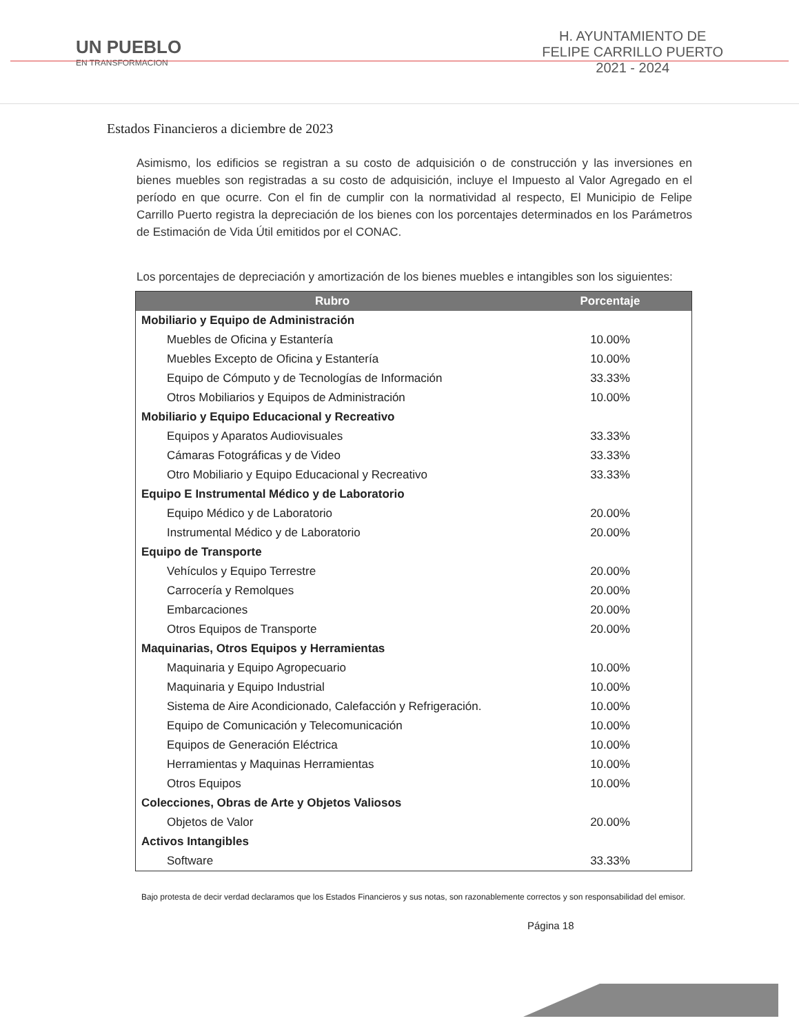UN PUEBLO
EN TRANSFORMACION
H. AYUNTAMIENTO DE
FELIPE CARRILLO PUERTO
2021 - 2024
Estados Financieros a diciembre de 2023
Asimismo, los edificios se registran a su costo de adquisición o de construcción y las inversiones en bienes muebles son registradas a su costo de adquisición, incluye el Impuesto al Valor Agregado en el período en que ocurre. Con el fin de cumplir con la normatividad al respecto, El Municipio de Felipe Carrillo Puerto registra la depreciación de los bienes con los porcentajes determinados en los Parámetros de Estimación de Vida Útil emitidos por el CONAC.
Los porcentajes de depreciación y amortización de los bienes muebles e intangibles son los siguientes:
| Rubro | Porcentaje |
| --- | --- |
| Mobiliario y Equipo de Administración | |
| Muebles de Oficina y Estantería | 10.00% |
| Muebles Excepto de Oficina y Estantería | 10.00% |
| Equipo de Cómputo y de Tecnologías de Información | 33.33% |
| Otros Mobiliarios y Equipos de Administración | 10.00% |
| Mobiliario y Equipo Educacional y Recreativo | |
| Equipos y Aparatos Audiovisuales | 33.33% |
| Cámaras Fotográficas y de Video | 33.33% |
| Otro Mobiliario y Equipo Educacional y Recreativo | 33.33% |
| Equipo E Instrumental Médico y de Laboratorio | |
| Equipo Médico y de Laboratorio | 20.00% |
| Instrumental Médico y de Laboratorio | 20.00% |
| Equipo de Transporte | |
| Vehículos y Equipo Terrestre | 20.00% |
| Carrocería y Remolques | 20.00% |
| Embarcaciones | 20.00% |
| Otros Equipos de Transporte | 20.00% |
| Maquinarias, Otros Equipos y Herramientas | |
| Maquinaria y Equipo Agropecuario | 10.00% |
| Maquinaria y Equipo Industrial | 10.00% |
| Sistema de Aire Acondicionado, Calefacción y Refrigeración. | 10.00% |
| Equipo de Comunicación y Telecomunicación | 10.00% |
| Equipos de Generación Eléctrica | 10.00% |
| Herramientas y Maquinas Herramientas | 10.00% |
| Otros Equipos | 10.00% |
| Colecciones, Obras de Arte y Objetos Valiosos | |
| Objetos de Valor | 20.00% |
| Activos Intangibles | |
| Software | 33.33% |
Bajo protesta de decir verdad declaramos que los Estados Financieros y sus notas, son razonablemente correctos y son responsabilidad del emisor.
Página 18